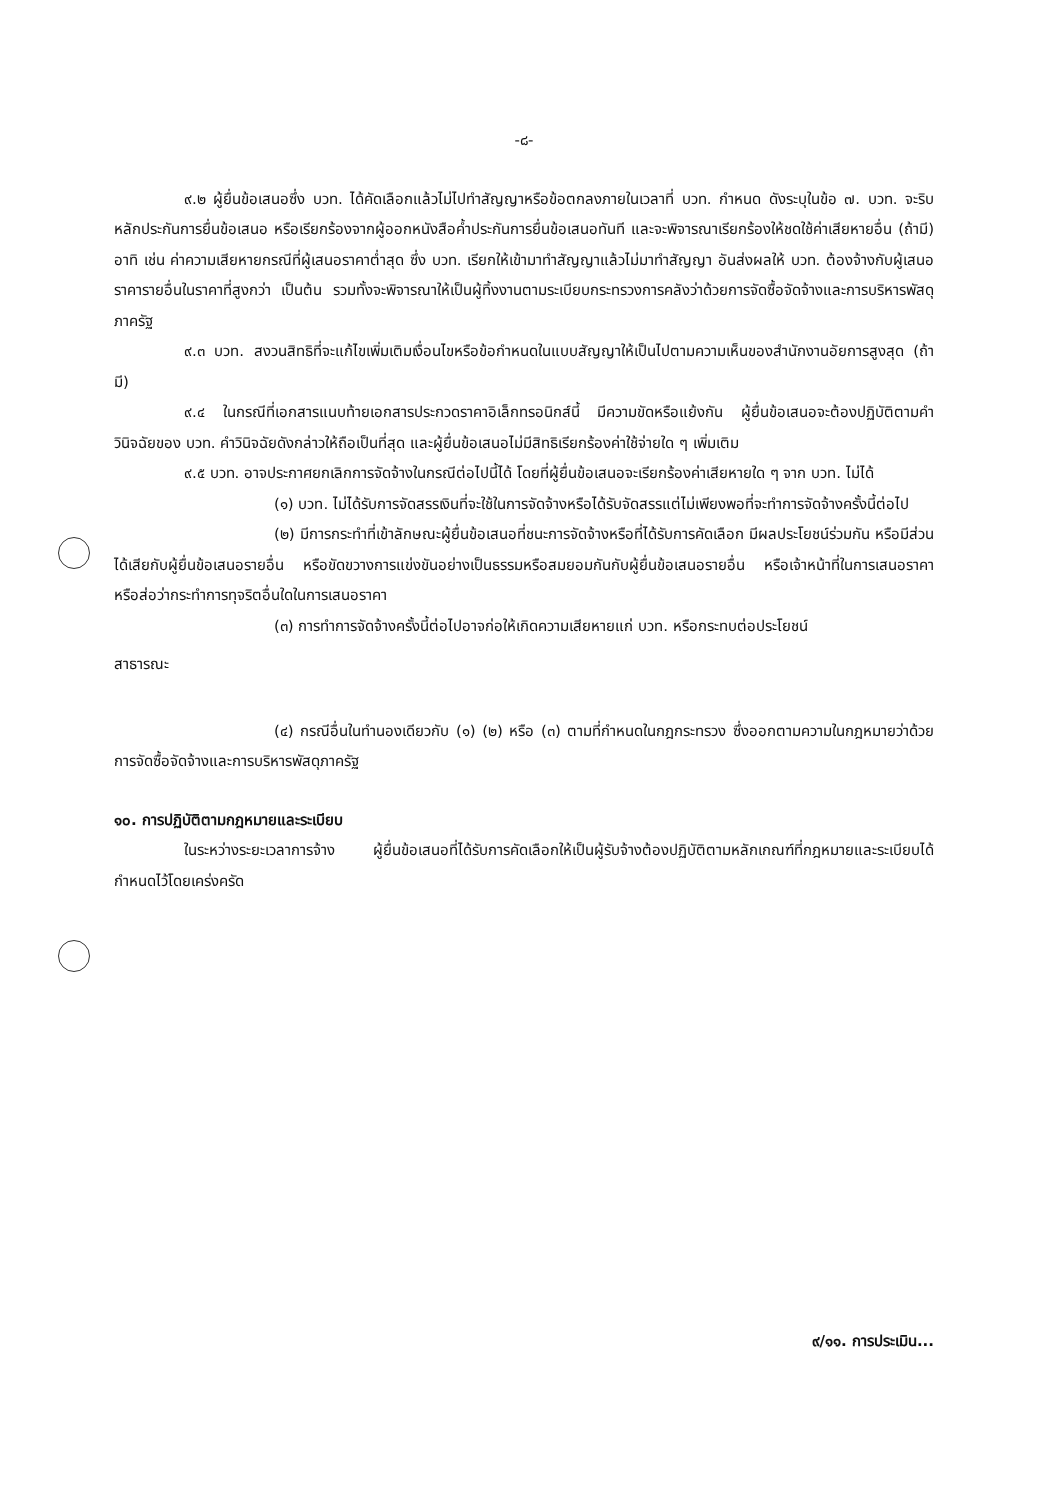-๘-
๙.๒ ผู้ยื่นข้อเสนอซึ่ง บวท. ได้คัดเลือกแล้วไม่ไปทำสัญญาหรือข้อตกลงภายในเวลาที่ บวท. กำหนด ดังระบุในข้อ ๗. บวท. จะริบหลักประกันการยื่นข้อเสนอ หรือเรียกร้องจากผู้ออกหนังสือค้ำประกันการยื่นข้อเสนอทันที และจะพิจารณาเรียกร้องให้ชดใช้ค่าเสียหายอื่น (ถ้ามี) อาทิ เช่น ค่าความเสียหายกรณีที่ผู้เสนอราคาต่ำสุด ซึ่ง บวท. เรียกให้เข้ามาทำสัญญาแล้วไม่มาทำสัญญา อันส่งผลให้ บวท. ต้องจ้างกับผู้เสนอราคารายอื่นในราคาที่สูงกว่า เป็นต้น รวมทั้งจะพิจารณาให้เป็นผู้ทิ้งงานตามระเบียบกระทรวงการคลังว่าด้วยการจัดซื้อจัดจ้างและการบริหารพัสดุภาครัฐ
๙.๓ บวท. สงวนสิทธิที่จะแก้ไขเพิ่มเติมเงื่อนไขหรือข้อกำหนดในแบบสัญญาให้เป็นไปตามความเห็นของสำนักงานอัยการสูงสุด (ถ้ามี)
๙.๔ ในกรณีที่เอกสารแนบท้ายเอกสารประกวดราคาอิเล็กทรอนิกส์นี้ มีความขัดหรือแย้งกัน ผู้ยื่นข้อเสนอจะต้องปฏิบัติตามคำวินิจฉัยของ บวท. คำวินิจฉัยดังกล่าวให้ถือเป็นที่สุด และผู้ยื่นข้อเสนอไม่มีสิทธิเรียกร้องค่าใช้จ่ายใด ๆ เพิ่มเติม
๙.๕ บวท. อาจประกาศยกเลิกการจัดจ้างในกรณีต่อไปนี้ได้ โดยที่ผู้ยื่นข้อเสนอจะเรียกร้องค่าเสียหายใด ๆ จาก บวท. ไม่ได้
(๑) บวท. ไม่ได้รับการจัดสรรเงินที่จะใช้ในการจัดจ้างหรือได้รับจัดสรรแต่ไม่เพียงพอที่จะทำการจัดจ้างครั้งนี้ต่อไป
(๒) มีการกระทำที่เข้าลักษณะผู้ยื่นข้อเสนอที่ชนะการจัดจ้างหรือที่ได้รับการคัดเลือก มีผลประโยชน์ร่วมกัน หรือมีส่วนได้เสียกับผู้ยื่นข้อเสนอรายอื่น หรือขัดขวางการแข่งขันอย่างเป็นธรรมหรือสมยอมกันกับผู้ยื่นข้อเสนอรายอื่น หรือเจ้าหน้าที่ในการเสนอราคา หรือส่อว่ากระทำการทุจริตอื่นใดในการเสนอราคา
(๓) การทำการจัดจ้างครั้งนี้ต่อไปอาจก่อให้เกิดความเสียหายแก่ บวท. หรือกระทบต่อประโยชน์
สาธารณะ
(๔) กรณีอื่นในทำนองเดียวกับ (๑) (๒) หรือ (๓) ตามที่กำหนดในกฎกระทรวง ซึ่งออกตามความในกฎหมายว่าด้วยการจัดซื้อจัดจ้างและการบริหารพัสดุภาครัฐ
๑๐. การปฏิบัติตามกฎหมายและระเบียบ
ในระหว่างระยะเวลาการจ้าง ผู้ยื่นข้อเสนอที่ได้รับการคัดเลือกให้เป็นผู้รับจ้างต้องปฏิบัติตามหลักเกณฑ์ที่กฎหมายและระเบียบได้กำหนดไว้โดยเคร่งครัด
๙/๑๑. การประเมิน...